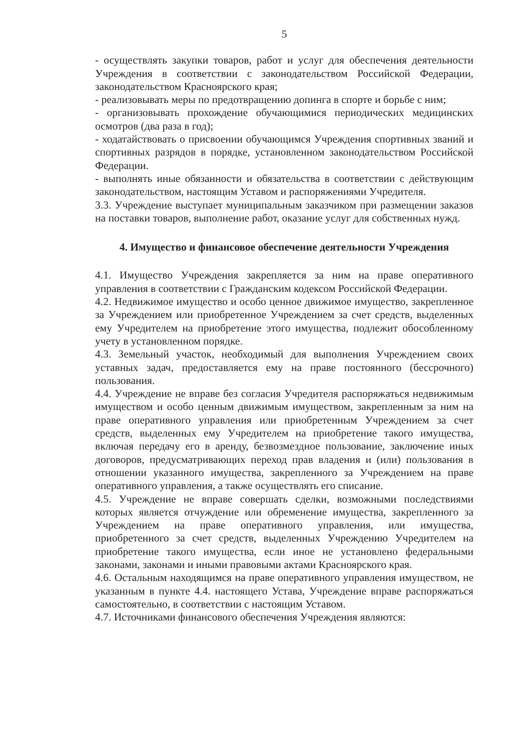5
- осуществлять закупки товаров, работ и услуг для обеспечения деятельности Учреждения в соответствии с законодательством Российской Федерации, законодательством Красноярского края;
- реализовывать меры по предотвращению допинга в спорте и борьбе с ним;
- организовывать прохождение обучающимися периодических медицинских осмотров (два раза в год);
- ходатайствовать о присвоении обучающимся Учреждения спортивных званий и спортивных разрядов в порядке, установленном законодательством Российской Федерации.
- выполнять иные обязанности и обязательства в соответствии с действующим законодательством, настоящим Уставом и распоряжениями Учредителя.
3.3. Учреждение выступает муниципальным заказчиком при размещении заказов на поставки товаров, выполнение работ, оказание услуг для собственных нужд.
4. Имущество и финансовое обеспечение деятельности Учреждения
4.1. Имущество Учреждения закрепляется за ним на праве оперативного управления в соответствии с Гражданским кодексом Российской Федерации.
4.2. Недвижимое имущество и особо ценное движимое имущество, закрепленное за Учреждением или приобретенное Учреждением за счет средств, выделенных ему Учредителем на приобретение этого имущества, подлежит обособленному учету в установленном порядке.
4.3. Земельный участок, необходимый для выполнения Учреждением своих уставных задач, предоставляется ему на праве постоянного (бессрочного) пользования.
4.4. Учреждение не вправе без согласия Учредителя распоряжаться недвижимым имуществом и особо ценным движимым имуществом, закрепленным за ним на праве оперативного управления или приобретенным Учреждением за счет средств, выделенных ему Учредителем на приобретение такого имущества, включая передачу его в аренду, безвозмездное пользование, заключение иных договоров, предусматривающих переход прав владения и (или) пользования в отношении указанного имущества, закрепленного за Учреждением на праве оперативного управления, а также осуществлять его списание.
4.5. Учреждение не вправе совершать сделки, возможными последствиями которых является отчуждение или обременение имущества, закрепленного за Учреждением на праве оперативного управления, или имущества, приобретенного за счет средств, выделенных Учреждению Учредителем на приобретение такого имущества, если иное не установлено федеральными законами, законами и иными правовыми актами Красноярского края.
4.6. Остальным находящимся на праве оперативного управления имуществом, не указанным в пункте 4.4. настоящего Устава, Учреждение вправе распоряжаться самостоятельно, в соответствии с настоящим Уставом.
4.7. Источниками финансового обеспечения Учреждения являются: